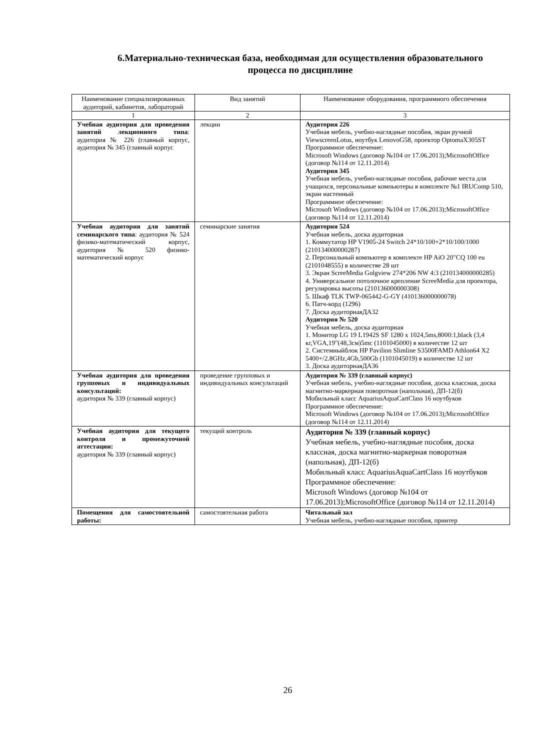6.Материально-техническая база, необходимая для осуществления образовательного процесса по дисциплине
| Наименование специализированных аудиторий, кабинетов, лабораторий | Вид занятий | Наименование оборудования, программного обеспечения |
| --- | --- | --- |
| 1 | 2 | 3 |
| Учебная аудитория для проведения занятий лекционного типа : аудитория № 226 (главный корпус, аудитория № 345 (главный корпус | лекции | Аудитория 226 Учебная мебель, учебно-наглядные пособия, экран ручной ViewscreenLotus, ноутбук LenovoG58, проектор OptomaX305ST Программное обеспечение: Microsoft Windows (договор №104 от 17.06.2013);MicrosoftOffice (договор №114 от 12.11.2014) Аудитория 345 Учебная мебель, учебно-наглядные пособия, рабочие места для учащихся, персональные компьютеры в комплекте №1 IRUComp 510, экран настенный Программное обеспечение: Microsoft Windows (договор №104 от 17.06.2013);MicrosoftOffice (договор №114 от 12.11.2014) |
| Учебная аудитория для занятий семинарского типа : аудитория № 524 физико-математический корпус, аудитория № 520 физико-математический корпус | семинарские занятия | Аудитория 524 Учебная мебель, доска аудиторная 1. Коммутатор HP V1905-24 Switch 24*10/100+2*10/100/1000 (210134000000287) 2. Персональный компьютер в комплекте HP AiO 20"CQ 100 eu (2101048555) в количестве 28 шт 3. Экран ScreeMedia Golgview 274*206 NW 4:3 (210134000000285) 4. Универсальное потолочное крепление ScreeMedia для проектора, регулировка высоты (210136000000308) 5. Шкаф TLK TWP-065442-G-GY (410136000000078) 6. Патч-корд (1296) 7. Доска аудиторнаяДА32 Аудитория № 520 Учебная мебель, доска аудиторная 1. Монитор LG 19 L1942S SF 1280 x 1024,5ms,8000:1,black (3,4 кг,VGA,19"(48,3см)5mc (1101045000) в количестве 12 шт 2. Системныйблок HP Pavilion Slimline S3500FAMD Athlon64 X2 5400+/2.8GHz,4Gb,500Gb (1101045019) в количестве 12 шт 3. Доска аудиторнаяДА36 |
| Учебная аудитория для проведения групповых и индивидуальных консультаций: аудитория № 339 (главный корпус) | проведение групповых и индивидуальных консультаций | Аудитория № 339 (главный корпус) Учебная мебель, учебно-наглядные пособия, доска классная, доска магнитно-маркерная поворотная (напольная), ДП-12(б) Мобильный класс AquariusAquaCartClass 16 ноутбуков Программное обеспечение: Microsoft Windows (договор №104 от 17.06.2013);MicrosoftOffice (договор №114 от 12.11.2014) |
| Учебная аудитория для текущего контроля и промежуточной аттестации: аудитория № 339 (главный корпус) | текущий контроль | Аудитория № 339 (главный корпус) Учебная мебель, учебно-наглядные пособия, доска классная, доска магнитно-маркерная поворотная (напольная), ДП-12(б) Мобильный класс AquariusAquaCartClass 16 ноутбуков Программное обеспечение: Microsoft Windows (договор №104 от 17.06.2013);MicrosoftOffice (договор №114 от 12.11.2014) |
| Помещения для самостоятельной работы: | самостоятельная работа | Читальный зал Учебная мебель, учебно-наглядные пособия, принтер |
26